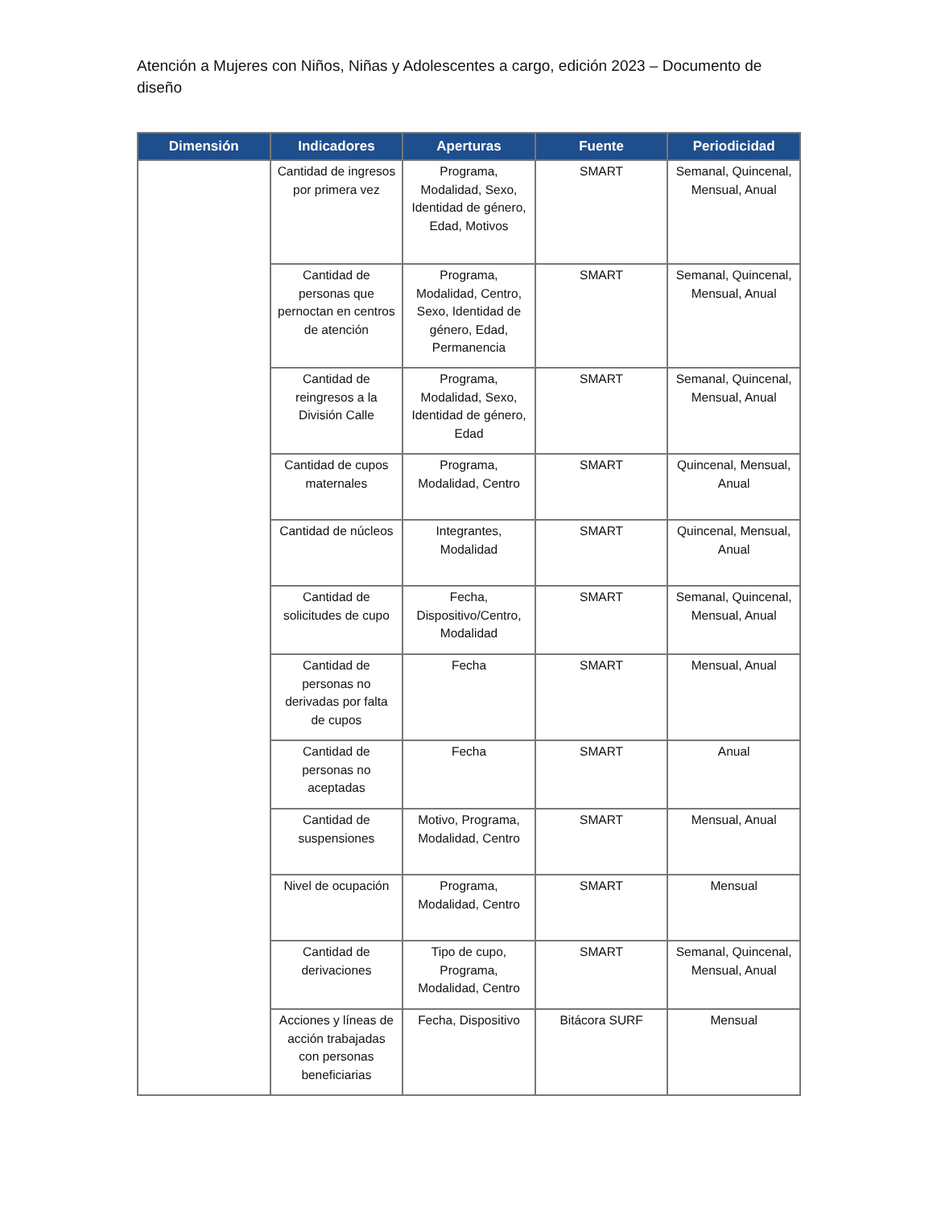Atención a Mujeres con Niños, Niñas y Adolescentes a cargo, edición 2023 – Documento de diseño
| Dimensión | Indicadores | Aperturas | Fuente | Periodicidad |
| --- | --- | --- | --- | --- |
| | Cantidad de ingresos por primera vez | Programa, Modalidad, Sexo, Identidad de género, Edad, Motivos | SMART | Semanal, Quincenal, Mensual, Anual |
| | Cantidad de personas que pernoctan en centros de atención | Programa, Modalidad, Centro, Sexo, Identidad de género, Edad, Permanencia | SMART | Semanal, Quincenal, Mensual, Anual |
| | Cantidad de reingresos a la División Calle | Programa, Modalidad, Sexo, Identidad de género, Edad | SMART | Semanal, Quincenal, Mensual, Anual |
| | Cantidad de cupos maternales | Programa, Modalidad, Centro | SMART | Quincenal, Mensual, Anual |
| | Cantidad de núcleos | Integrantes, Modalidad | SMART | Quincenal, Mensual, Anual |
| | Cantidad de solicitudes de cupo | Fecha, Dispositivo/Centro, Modalidad | SMART | Semanal, Quincenal, Mensual, Anual |
| | Cantidad de personas no derivadas por falta de cupos | Fecha | SMART | Mensual, Anual |
| | Cantidad de personas no aceptadas | Fecha | SMART | Anual |
| | Cantidad de suspensiones | Motivo, Programa, Modalidad, Centro | SMART | Mensual, Anual |
| | Nivel de ocupación | Programa, Modalidad, Centro | SMART | Mensual |
| | Cantidad de derivaciones | Tipo de cupo, Programa, Modalidad, Centro | SMART | Semanal, Quincenal, Mensual, Anual |
| | Acciones y líneas de acción trabajadas con personas beneficiarias | Fecha, Dispositivo | Bitácora SURF | Mensual |